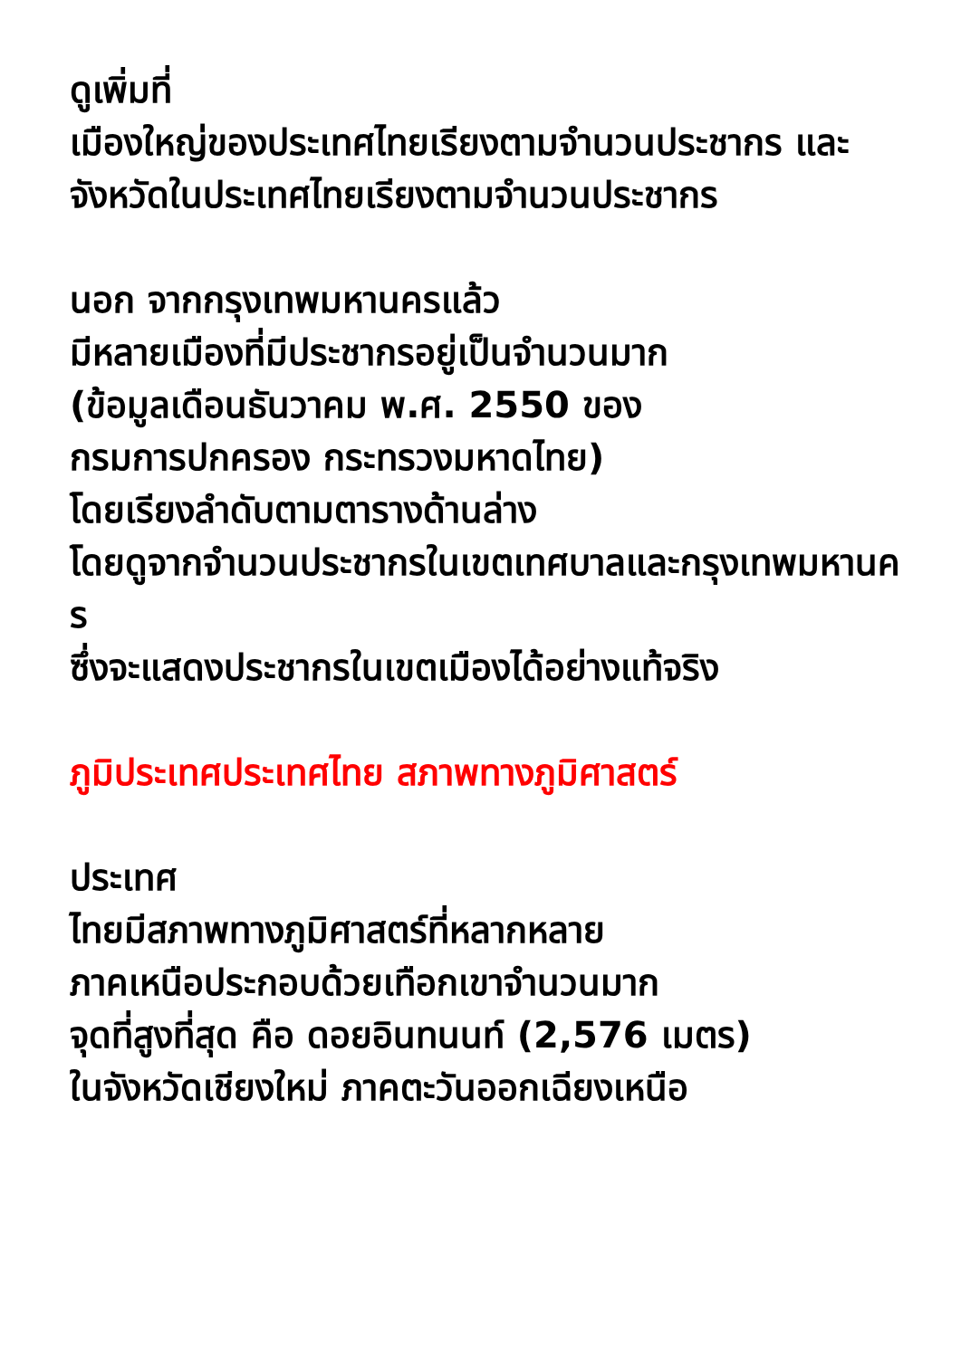ดูเพิ่มที่
เมืองใหญ่ของประเทศไทยเรียงตามจำนวนประชากร และ
จังหวัดในประเทศไทยเรียงตามจำนวนประชากร
นอก จากกรุงเทพมหานครแล้ว
มีหลายเมืองที่มีประชากรอยู่เป็นจำนวนมาก
(ข้อมูลเดือนธันวาคม พ.ศ. 2550 ของ
กรมการปกครอง กระทรวงมหาดไทย)
โดยเรียงลำดับตามตารางด้านล่าง
โดยดูจากจำนวนประชากรในเขตเทศบาลและกรุงเทพมหานคร
ซึ่งจะแสดงประชากรในเขตเมืองได้อย่างแท้จริง
ภูมิประเทศประเทศไทย สภาพทางภูมิศาสตร์
ประเทศ
ไทยมีสภาพทางภูมิศาสตร์ที่หลากหลาย
ภาคเหนือประกอบด้วยเทือกเขาจำนวนมาก
จุดที่สูงที่สุด คือ ดอยอินทนนท์ (2,576 เมตร)
ในจังหวัดเชียงใหม่ ภาคตะวันออกเฉียงเหนือ